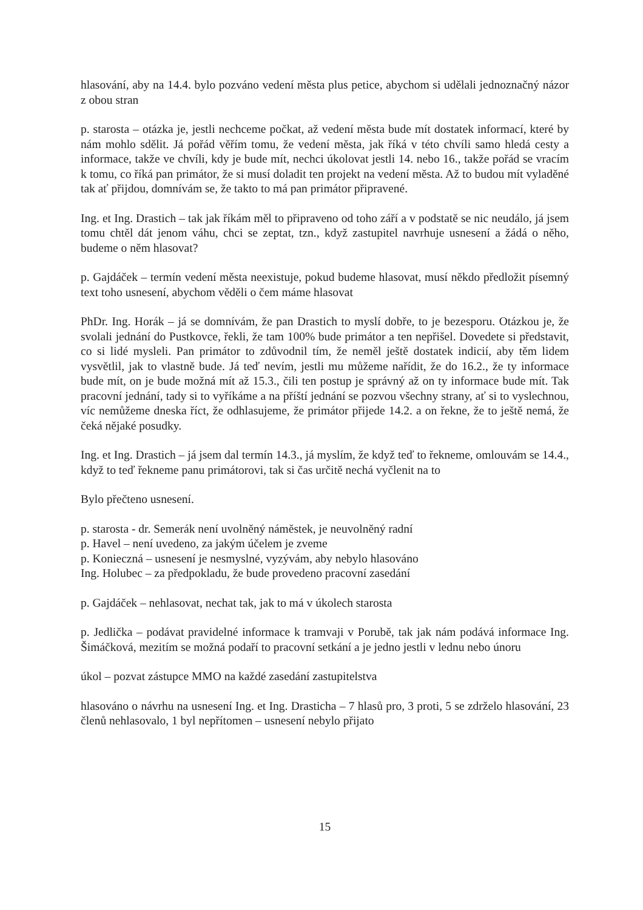hlasování, aby na 14.4. bylo pozváno vedení města plus petice, abychom si udělali jednoznačný názor z obou stran
p. starosta – otázka je, jestli nechceme počkat, až vedení města bude mít dostatek informací, které by nám mohlo sdělit. Já pořád věřím tomu, že vedení města, jak říká v této chvíli samo hledá cesty a informace, takže ve chvíli, kdy je bude mít, nechci úkolovat jestli 14. nebo 16., takže pořád se vracím k tomu, co říká pan primátor, že si musí doladit ten projekt na vedení města. Až to budou mít vyladěné tak ať přijdou, domnívám se, že takto to má pan primátor připravené.
Ing. et Ing. Drastich – tak jak říkám měl to připraveno od toho září a v podstatě se nic neudálo, já jsem tomu chtěl dát jenom váhu, chci se zeptat, tzn., když zastupitel navrhuje usnesení a žádá o něho, budeme o něm hlasovat?
p. Gajdáček – termín vedení města neexistuje, pokud budeme hlasovat, musí někdo předložit písemný text toho usnesení, abychom věděli o čem máme hlasovat
PhDr. Ing. Horák – já se domnívám, že pan Drastich to myslí dobře, to je bezesporu. Otázkou je, že svolali jednání do Pustkovce, řekli, že tam 100% bude primátor a ten nepřišel. Dovedete si představit, co si lidé mysleli. Pan primátor to zdůvodnil tím, že neměl ještě dostatek indicií, aby těm lidem vysvětlil, jak to vlastně bude. Já teď nevím, jestli mu můžeme nařídit, že do 16.2., že ty informace bude mít, on je bude možná mít až 15.3., čili ten postup je správný až on ty informace bude mít. Tak pracovní jednání, tady si to vyříkáme a na příští jednání se pozvou všechny strany, ať si to vyslechnou, víc nemůžeme dneska říct, že odhlasujeme, že primátor přijede 14.2. a on řekne, že to ještě nemá, že čeká nějaké posudky.
Ing. et Ing. Drastich – já jsem dal termín 14.3., já myslím, že když teď to řekneme, omlouvám se 14.4., když to teď řekneme panu primátorovi, tak si čas určitě nechá vyčlenit na to
Bylo přečteno usnesení.
p. starosta - dr. Semerák není uvolněný náměstek, je neuvolněný radní
p. Havel – není uvedeno, za jakým účelem je zveme
p. Konieczná – usnesení je nesmyslné, vyzývám, aby nebylo hlasováno
Ing. Holubec – za předpokladu, že bude provedeno pracovní zasedání
p. Gajdáček – nehlasovat, nechat tak, jak to má v úkolech starosta
p. Jedlička – podávat pravidelné informace k tramvaji v Porubě, tak jak nám podává informace Ing. Šimáčková, mezitím se možná podaří to pracovní setkání a je jedno jestli v lednu nebo únoru
úkol – pozvat zástupce MMO na každé zasedání zastupitelstva
hlasováno o návrhu na usnesení Ing. et Ing. Drasticha – 7 hlasů pro, 3 proti, 5 se zdrželo hlasování, 23 členů nehlasovalo, 1 byl nepřítomen – usnesení nebylo přijato
15